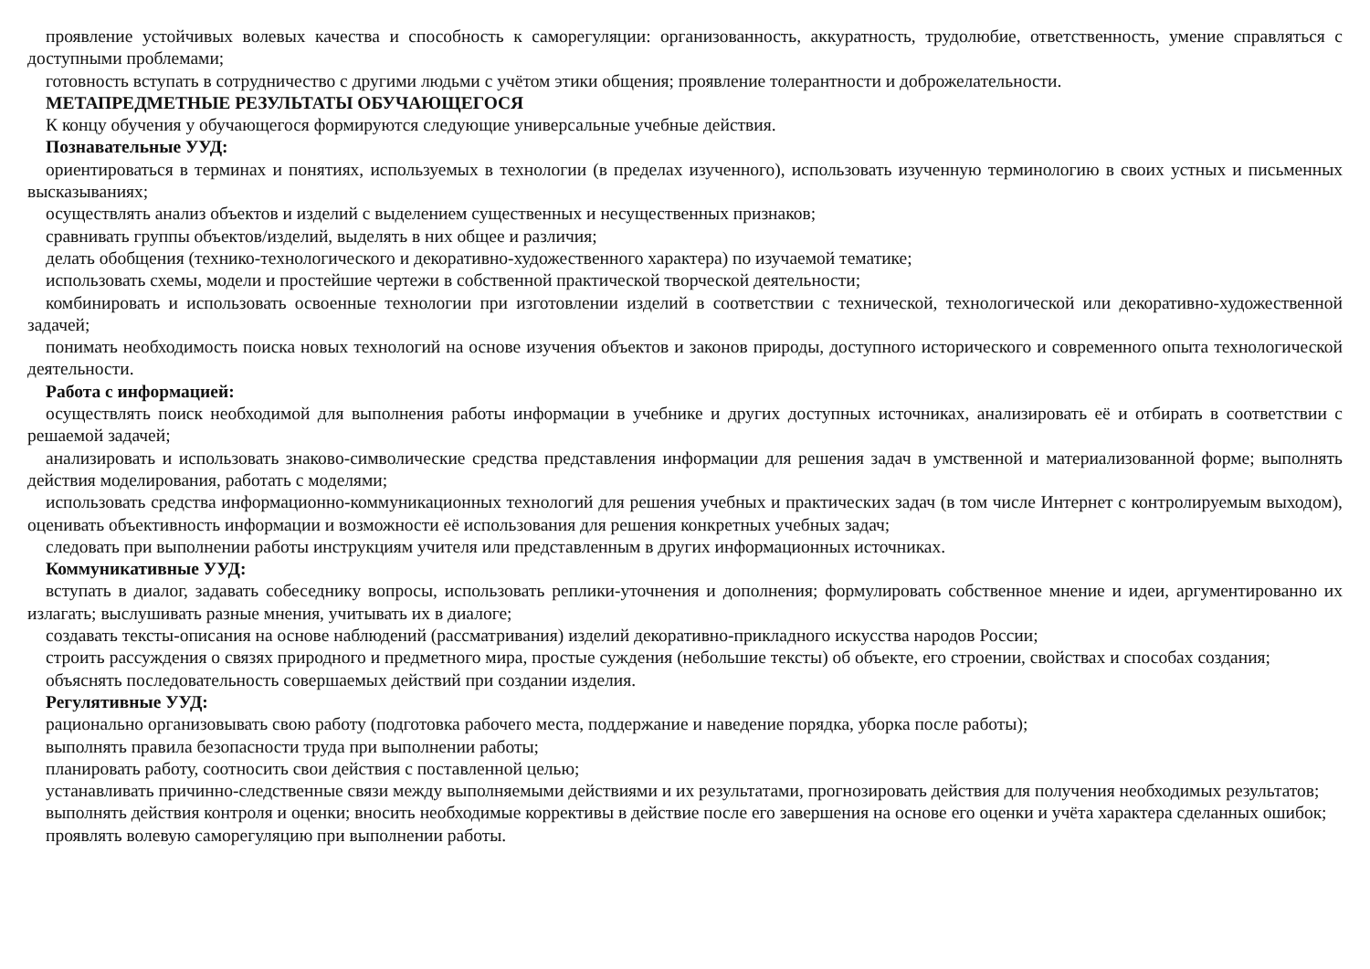проявление устойчивых волевых качества и способность к саморегуляции: организованность, аккуратность, трудолюбие, ответственность, умение справляться с доступными проблемами;
готовность вступать в сотрудничество с другими людьми с учётом этики общения; проявление толерантности и доброжелательности.
МЕТАПРЕДМЕТНЫЕ РЕЗУЛЬТАТЫ ОБУЧАЮЩЕГОСЯ
К концу обучения у обучающегося формируются следующие универсальные учебные действия.
Познавательные УУД:
ориентироваться в терминах и понятиях, используемых в технологии (в пределах изученного), использовать изученную терминологию в своих устных и письменных высказываниях;
осуществлять анализ объектов и изделий с выделением существенных и несущественных признаков;
сравнивать группы объектов/изделий, выделять в них общее и различия;
делать обобщения (технико-технологического и декоративно-художественного характера) по изучаемой тематике;
использовать схемы, модели и простейшие чертежи в собственной практической творческой деятельности;
комбинировать и использовать освоенные технологии при изготовлении изделий в соответствии с технической, технологической или декоративно-художественной задачей;
понимать необходимость поиска новых технологий на основе изучения объектов и законов природы, доступного исторического и современного опыта технологической деятельности.
Работа с информацией:
осуществлять поиск необходимой для выполнения работы информации в учебнике и других доступных источниках, анализировать её и отбирать в соответствии с решаемой задачей;
анализировать и использовать знаково-символические средства представления информации для решения задач в умственной и материализованной форме; выполнять действия моделирования, работать с моделями;
использовать средства информационно-коммуникационных технологий для решения учебных и практических задач (в том числе Интернет с контролируемым выходом), оценивать объективность информации и возможности её использования для решения конкретных учебных задач;
следовать при выполнении работы инструкциям учителя или представленным в других информационных источниках.
Коммуникативные УУД:
вступать в диалог, задавать собеседнику вопросы, использовать реплики-уточнения и дополнения; формулировать собственное мнение и идеи, аргументированно их излагать; выслушивать разные мнения, учитывать их в диалоге;
создавать тексты-описания на основе наблюдений (рассматривания) изделий декоративно-прикладного искусства народов России;
строить рассуждения о связях природного и предметного мира, простые суждения (небольшие тексты) об объекте, его строении, свойствах и способах создания;
объяснять последовательность совершаемых действий при создании изделия.
Регулятивные УУД:
рационально организовывать свою работу (подготовка рабочего места, поддержание и наведение порядка, уборка после работы);
выполнять правила безопасности труда при выполнении работы;
планировать работу, соотносить свои действия с поставленной целью;
устанавливать причинно-следственные связи между выполняемыми действиями и их результатами, прогнозировать действия для получения необходимых результатов;
выполнять действия контроля и оценки; вносить необходимые коррективы в действие после его завершения на основе его оценки и учёта характера сделанных ошибок;
проявлять волевую саморегуляцию при выполнении работы.